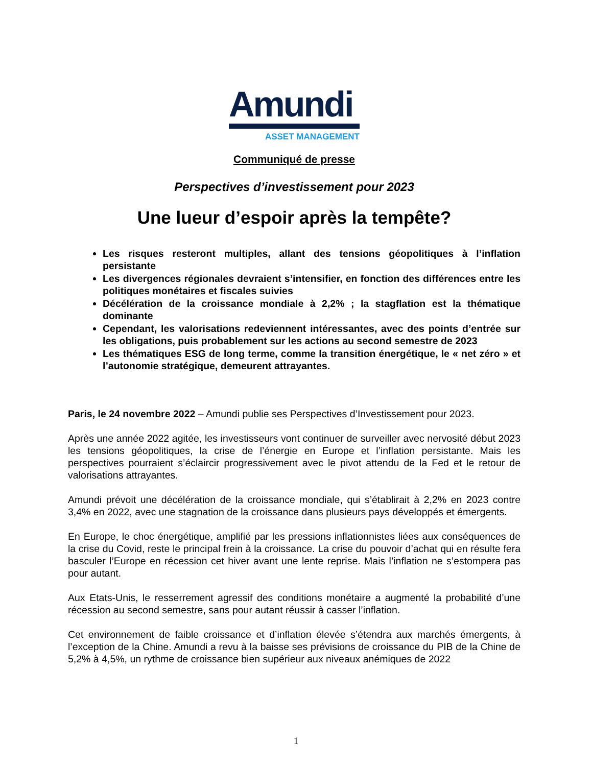Amundi
ASSET MANAGEMENT
Communiqué de presse
Perspectives d’investissement pour 2023
Une lueur d’espoir après la tempête?
Les risques resteront multiples, allant des tensions géopolitiques à l’inflation persistante
Les divergences régionales devraient s’intensifier, en fonction des différences entre les politiques monétaires et fiscales suivies
Décélération de la croissance mondiale à 2,2% ; la stagflation est la thématique dominante
Cependant, les valorisations redeviennent intéressantes, avec des points d’entrée sur les obligations, puis probablement sur les actions au second semestre de 2023
Les thématiques ESG de long terme, comme la transition énergétique, le « net zéro » et l’autonomie stratégique, demeurent attrayantes.
Paris, le 24 novembre 2022 – Amundi publie ses Perspectives d’Investissement pour 2023.
Après une année 2022 agitée, les investisseurs vont continuer de surveiller avec nervosité début 2023 les tensions géopolitiques, la crise de l’énergie en Europe et l’inflation persistante. Mais les perspectives pourraient s’éclaircir progressivement avec le pivot attendu de la Fed et le retour de valorisations attrayantes.
Amundi prévoit une décélération de la croissance mondiale, qui s’établirait à 2,2% en 2023 contre 3,4% en 2022, avec une stagnation de la croissance dans plusieurs pays développés et émergents.
En Europe, le choc énergétique, amplifié par les pressions inflationnistes liées aux conséquences de la crise du Covid, reste le principal frein à la croissance. La crise du pouvoir d’achat qui en résulte fera basculer l’Europe en récession cet hiver avant une lente reprise. Mais l’inflation ne s’estompera pas pour autant.
Aux Etats-Unis, le resserrement agressif des conditions monétaire a augmenté la probabilité d’une récession au second semestre, sans pour autant réussir à casser l’inflation.
Cet environnement de faible croissance et d’inflation élevée s’étendra aux marchés émergents, à l’exception de la Chine. Amundi a revu à la baisse ses prévisions de croissance du PIB de la Chine de 5,2% à 4,5%, un rythme de croissance bien supérieur aux niveaux anémiques de 2022
1